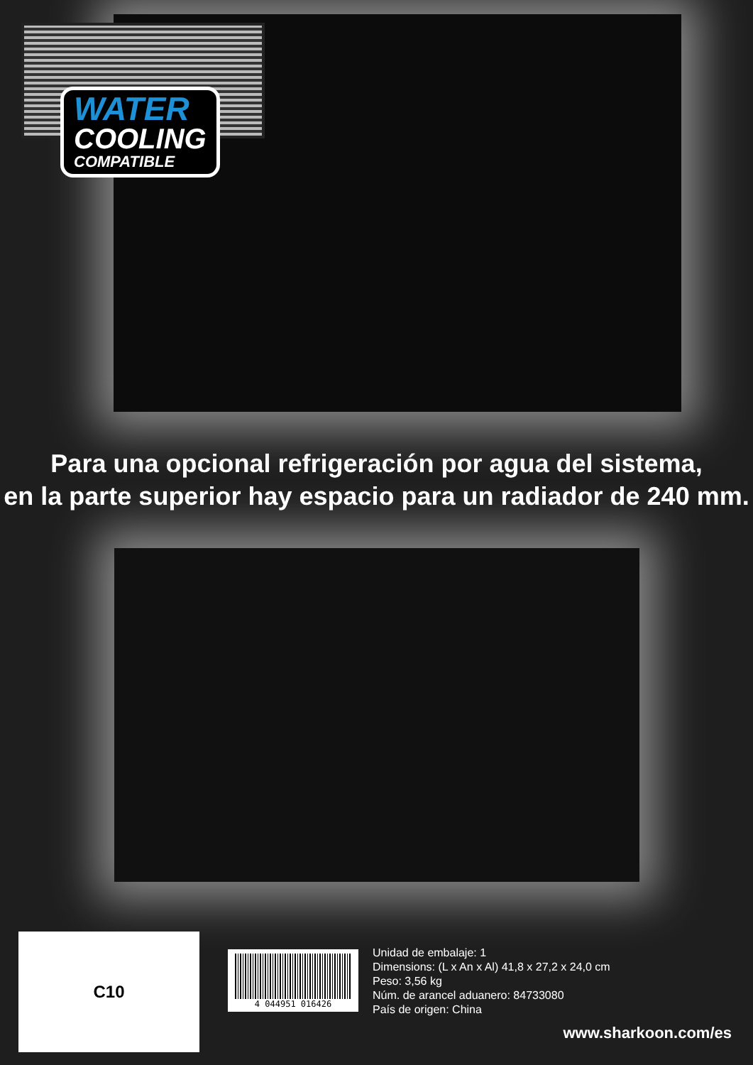WATER
COOLING
COMPATIBLE
Para una opcional refrigeración por agua del sistema,
en la parte superior hay espacio para un radiador de 240 mm.
C10
4 044951 016426
Unidad de embalaje: 1
Dimensions: (L x An x Al) 41,8 x 27,2 x 24,0 cm
Peso: 3,56 kg
Núm. de arancel aduanero: 84733080
País de origen: China
www.sharkoon.com/es